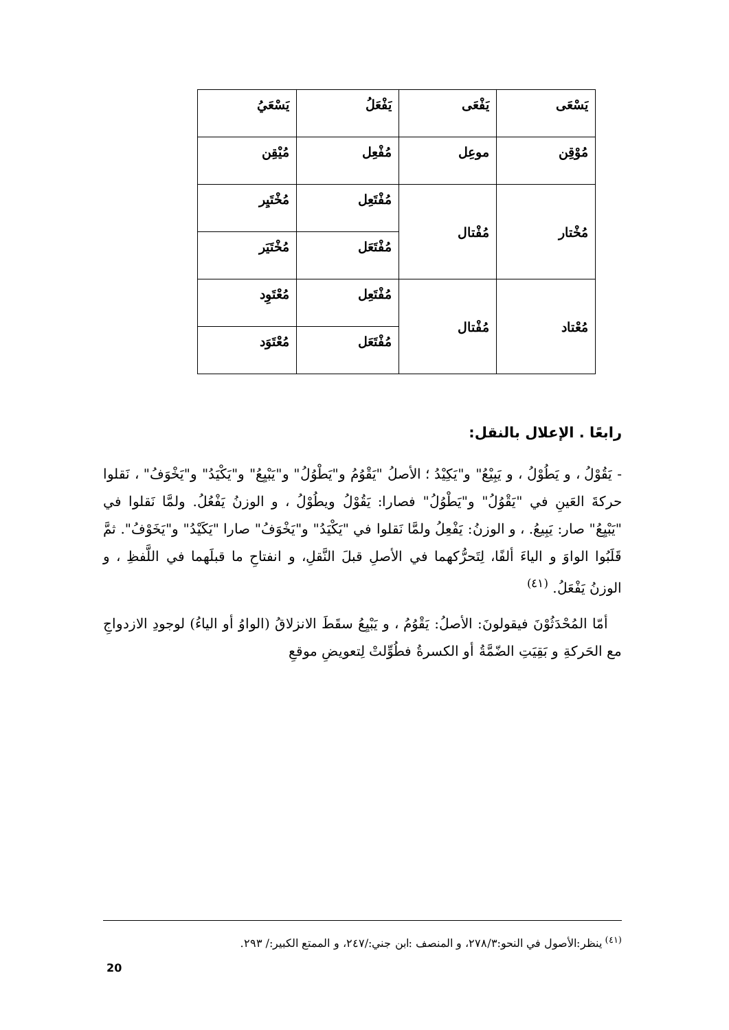| يَسْعَى | يَفْعَى | يَفْعَلُ | يَسْعَيُ |
| مُوْقِن | موعِل | مُفْعِل | مُيْقِن |
| مُخْتار | مُفْتال | مُفْتَعِل | مُخْتَيِر |
| | | مُفْتَعَل | مُخْتَيَر |
| مُعْتاد | مُفْتال | مُفْتَعِل | مُعْتَوِد |
| | | مُفْتَعَل | مُعْتَوَد |
رابعًا . الإعلال بالنقل:
- يَقُوْلُ ، و يَطُوْلُ ، و يَبِيْعُ" و"يَكِيْدُ ؛ الأصلُ "يَقْوُمُ و"يَطْوُلُ" و"يَبْيِعُ" و"يَكْيَدُ" و"يَخْوَفُ" ، نَقلوا حركةَ العَينِ في "يَقْوُلُ" و"يَطْوُلُ" فصارا: يَقُوْلُ ويطُوْلُ ، و الوزنُ يَفْعُلُ. ولمَّا نَقلوا في "يَبْيِعُ" صار: يَبِيعُ. ، و الوزنُ: يَفْعِلُ ولمَّا نَقلوا في "يَكْيَدُ" و"يَخْوَفُ" صارا "يَكَيْدُ" و"يَخَوْفُ". ثمَّ قَلَبُوا الواوَ و الياءَ ألفًا، لِتَحرُّكهما في الأصلِ قبلَ النَّقلِ، و انفتاحِ ما قبلَهما في اللَّفظِ ، و الوزنُ يَفْعَلُ. <sup>(٤١)</sup>
 أمّا المُحْدَثُوْنَ فيقولونَ: الأصلُ: يَقْوُمُ ، و يَبْيِعُ سقَطَ الانزلاقُ (الواوُ أو الياءُ) لوجودِ الازدواجِ مع الحَركةِ و بَقِيَتِ الضّمَّةُ أو الكسرةُ فطُوِّلتْ لِتعويضِ موقعِ
<sup>(٤١)</sup> ينظر:الأصول في النحو:٢٧٨/٣، و المنصف :ابن جني:/٢٤٧، و الممتع الكبير:/ ٢٩٣.
20